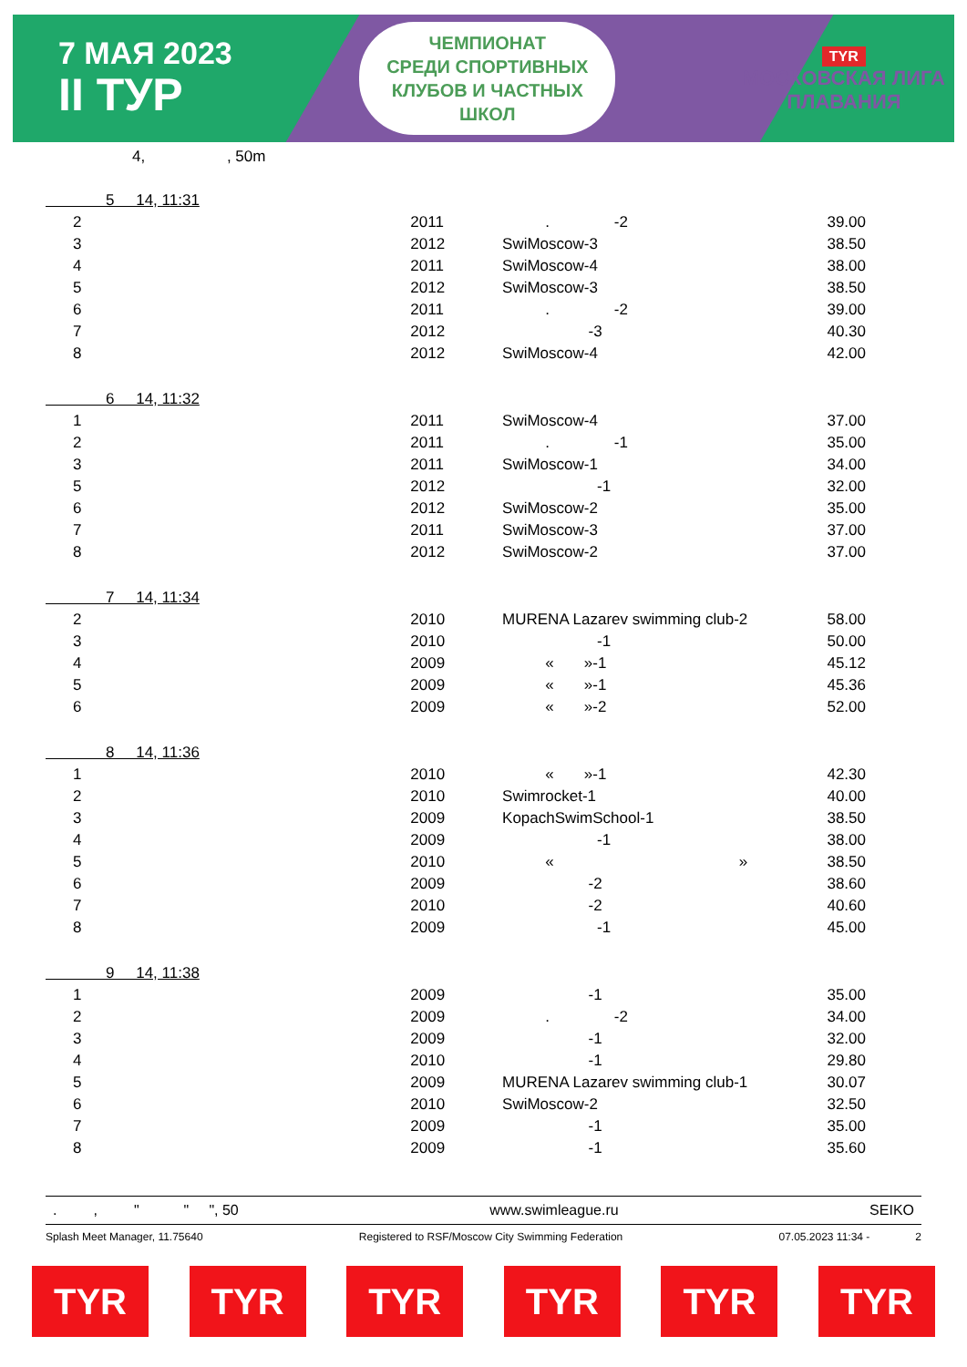7 МАЯ 2023
II ТУР
ЧЕМПИОНАТ
СРЕДИ СПОРТИВНЫХ
КЛУБОВ И ЧАСТНЫХ
ШКОЛ
TYR
МОСКОВСКАЯ ЛИГА
ПЛАВАНИЯ
4, , 50m
| 5 14, 11:31 | | | | |
| 2 | | 2011 | . -2 | 39.00 |
| 3 | | 2012 | SwiMoscow-3 | 38.50 |
| 4 | | 2011 | SwiMoscow-4 | 38.00 |
| 5 | | 2012 | SwiMoscow-3 | 38.50 |
| 6 | | 2011 | . -2 | 39.00 |
| 7 | | 2012 | -3 | 40.30 |
| 8 | | 2012 | SwiMoscow-4 | 42.00 |
| 6 14, 11:32 | | | | |
| 1 | | 2011 | SwiMoscow-4 | 37.00 |
| 2 | | 2011 | . -1 | 35.00 |
| 3 | | 2011 | SwiMoscow-1 | 34.00 |
| 5 | | 2012 | -1 | 32.00 |
| 6 | | 2012 | SwiMoscow-2 | 35.00 |
| 7 | | 2011 | SwiMoscow-3 | 37.00 |
| 8 | | 2012 | SwiMoscow-2 | 37.00 |
| 7 14, 11:34 | | | | |
| 2 | | 2010 | MURENA Lazarev swimming club-2 | 58.00 |
| 3 | | 2010 | -1 | 50.00 |
| 4 | | 2009 | « »-1 | 45.12 |
| 5 | | 2009 | « »-1 | 45.36 |
| 6 | | 2009 | « »-2 | 52.00 |
| 8 14, 11:36 | | | | |
| 1 | | 2010 | « »-1 | 42.30 |
| 2 | | 2010 | Swimrocket-1 | 40.00 |
| 3 | | 2009 | KopachSwimSchool-1 | 38.50 |
| 4 | | 2009 | -1 | 38.00 |
| 5 | | 2010 | « » | 38.50 |
| 6 | | 2009 | -2 | 38.60 |
| 7 | | 2010 | -2 | 40.60 |
| 8 | | 2009 | -1 | 45.00 |
| 9 14, 11:38 | | | | |
| 1 | | 2009 | -1 | 35.00 |
| 2 | | 2009 | . -2 | 34.00 |
| 3 | | 2009 | -1 | 32.00 |
| 4 | | 2010 | -1 | 29.80 |
| 5 | | 2009 | MURENA Lazarev swimming club-1 | 30.07 |
| 6 | | 2010 | SwiMoscow-2 | 32.50 |
| 7 | | 2009 | -1 | 35.00 |
| 8 | | 2009 | -1 | 35.60 |
. , " " ", 50 www.swimleague.ru SEIKO
Splash Meet Manager, 11.75640 Registered to RSF/Moscow City Swimming Federation 07.05.2023 11:34 - 2
TYR TYR TYR TYR TYR TYR